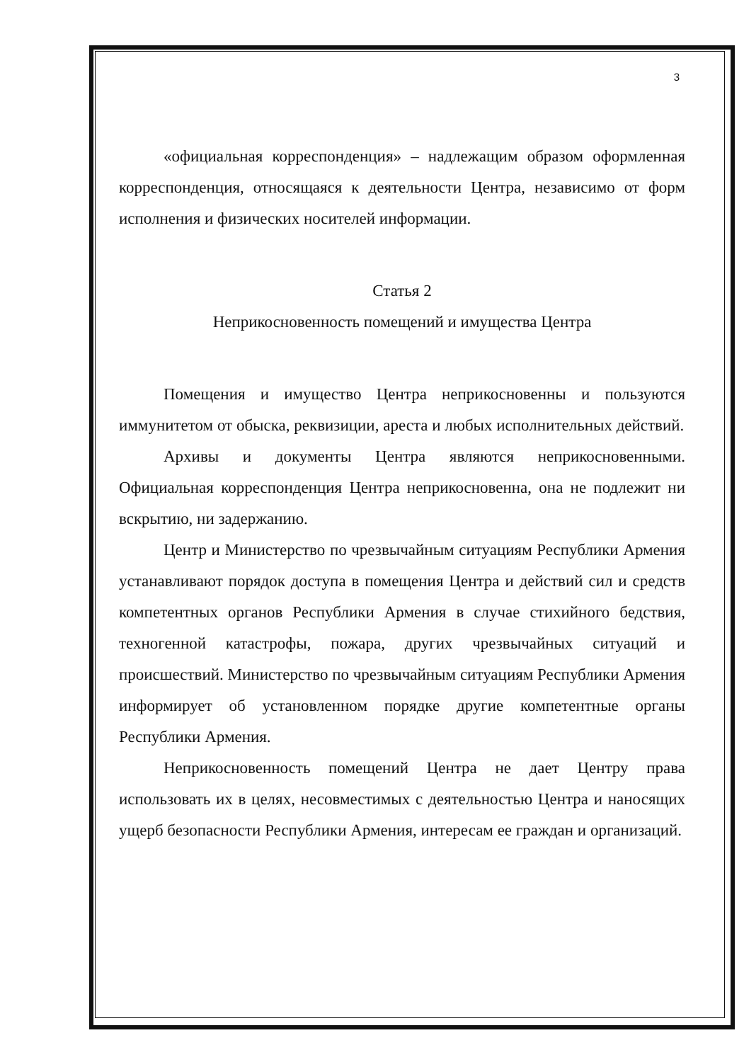3
«официальная корреспонденция» – надлежащим образом оформленная корреспонденция, относящаяся к деятельности Центра, независимо от форм исполнения и физических носителей информации.
Статья 2
Неприкосновенность помещений и имущества Центра
Помещения и имущество Центра неприкосновенны и пользуются иммунитетом от обыска, реквизиции, ареста и любых исполнительных действий.
Архивы и документы Центра являются неприкосновенными. Официальная корреспонденция Центра неприкосновенна, она не подлежит ни вскрытию, ни задержанию.
Центр и Министерство по чрезвычайным ситуациям Республики Армения устанавливают порядок доступа в помещения Центра и действий сил и средств компетентных органов Республики Армения в случае стихийного бедствия, техногенной катастрофы, пожара, других чрезвычайных ситуаций и происшествий. Министерство по чрезвычайным ситуациям Республики Армения информирует об установленном порядке другие компетентные органы Республики Армения.
Неприкосновенность помещений Центра не дает Центру права использовать их в целях, несовместимых с деятельностью Центра и наносящих ущерб безопасности Республики Армения, интересам ее граждан и организаций.